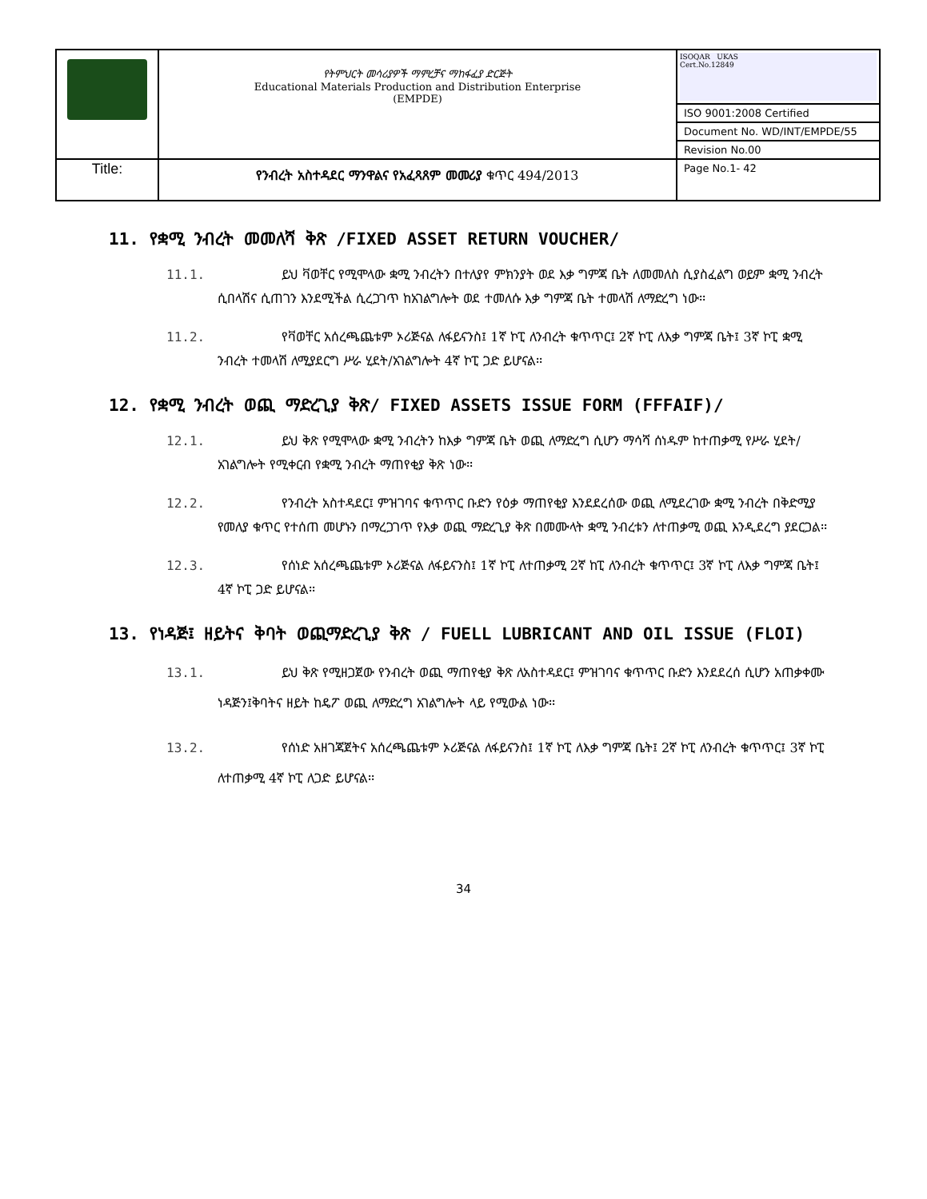| | የትምህርት መሳሪያዎች ማምረቻና ማከፋፈያ ድርጅት Educational Materials Production and Distribution Enterprise (EMPDE) | ISOQAR UKAS Cert.No.12849 |
| | | ISO 9001:2008 Certified |
| | | Document No. WD/INT/EMPDE/55 |
| | | Revision No.00 |
| Title: | የንብረት አስተዳደር ማንዋልና የአፈጻጸም መመሪያ ቁጥር 494/2013 | Page No.1- 42 |
11. የቋሚ ንብረት መመለሻ ቅጽ /FIXED ASSET RETURN VOUCHER/
11.1. ይህ ቫወቸር የሚሞላው ቋሚ ንብረትን በተለያየ ምክንያት ወደ እቃ ግምጃ ቤት ለመመለስ ሲያስፈልግ ወይም ቋሚ ንብረት ሲበላሽና ሲጠገን እንደሚችል ሲረጋገጥ ከአገልግሎት ወደ ተመለሱ እቃ ግምጃ ቤት ተመላሽ ለማድረግ ነው፡፡
11.2. የቫወቸር አሰረጫጨቱም ኦሪጅናል ለፋይናንስ፤ 1ኛ ኮፒ ለንብረት ቁጥጥር፤ 2ኛ ኮፒ ለእቃ ግምጃ ቤት፤ 3ኛ ኮፒ ቋሚ ንብረት ተመላሽ ለሚያደርግ ሥራ ሂደት/አገልግሎት 4ኛ ኮፒ ጋድ ይሆናል፡፡
12. የቋሚ ንብረት ወጪ ማድረጊያ ቅጽ/ FIXED ASSETS ISSUE FORM (FFFAIF)/
12.1. ይህ ቅጽ የሚሞላው ቋሚ ንብረትን ከእቃ ግምጃ ቤት ወጪ ለማድረግ ሲሆን ማሳሻ ሰነዱም ከተጠቃሚ የሥራ ሂደት/አገልግሎት የሚቀርብ የቋሚ ንብረት ማጠየቂያ ቅጽ ነው፡፡
12.2. የንብረት አስተዳደር፤ ምዝገባና ቁጥጥር ቡድን የዕቃ ማጠየቂያ እንደደረሰው ወጪ ለሚደረገው ቋሚ ንብረት በቅድሚያ የመለያ ቁጥር የተሰጠ መሆኑን በማረጋገጥ የእቃ ወጪ ማድረጊያ ቅጽ በመሙላት ቋሚ ንብረቱን ለተጠቃሚ ወጪ እንዲደረግ ያደርጋል፡፡
12.3. የሰነድ አሰረጫጨቱም ኦሪጅናል ለፋይናንስ፤ 1ኛ ኮፒ ለተጠቃሚ 2ኛ ከፒ ለንብረት ቁጥጥር፤ 3ኛ ኮፒ ለእቃ ግምጃ ቤት፤ 4ኛ ኮፒ ጋድ ይሆናል፡፡
13. የነዳጅ፤ ዘይትና ቅባት ወጪማድረጊያ ቅጽ / FUELL LUBRICANT AND OIL ISSUE (FLOI)
13.1. ይህ ቅጽ የሚዘጋጀው የንብረት ወጪ ማጠየቂያ ቅጽ ለአስተዳደር፤ ምዝገባና ቁጥጥር ቡድን እንደደረሰ ሲሆን አጠቃቀሙ ነዳጅን፤ቅባትና ዘይት ከዴፖ ወጪ ለማድረግ አገልግሎት ላይ የሚውል ነው፡፡
13.2. የሰነድ አዘገጃጀትና አሰረጫጨቱም ኦሪጅናል ለፋይናንስ፤ 1ኛ ኮፒ ለእቃ ግምጃ ቤት፤ 2ኛ ኮፒ ለንብረት ቁጥጥር፤ 3ኛ ኮፒ ለተጠቃሚ 4ኛ ኮፒ ለጋድ ይሆናል፡፡
34